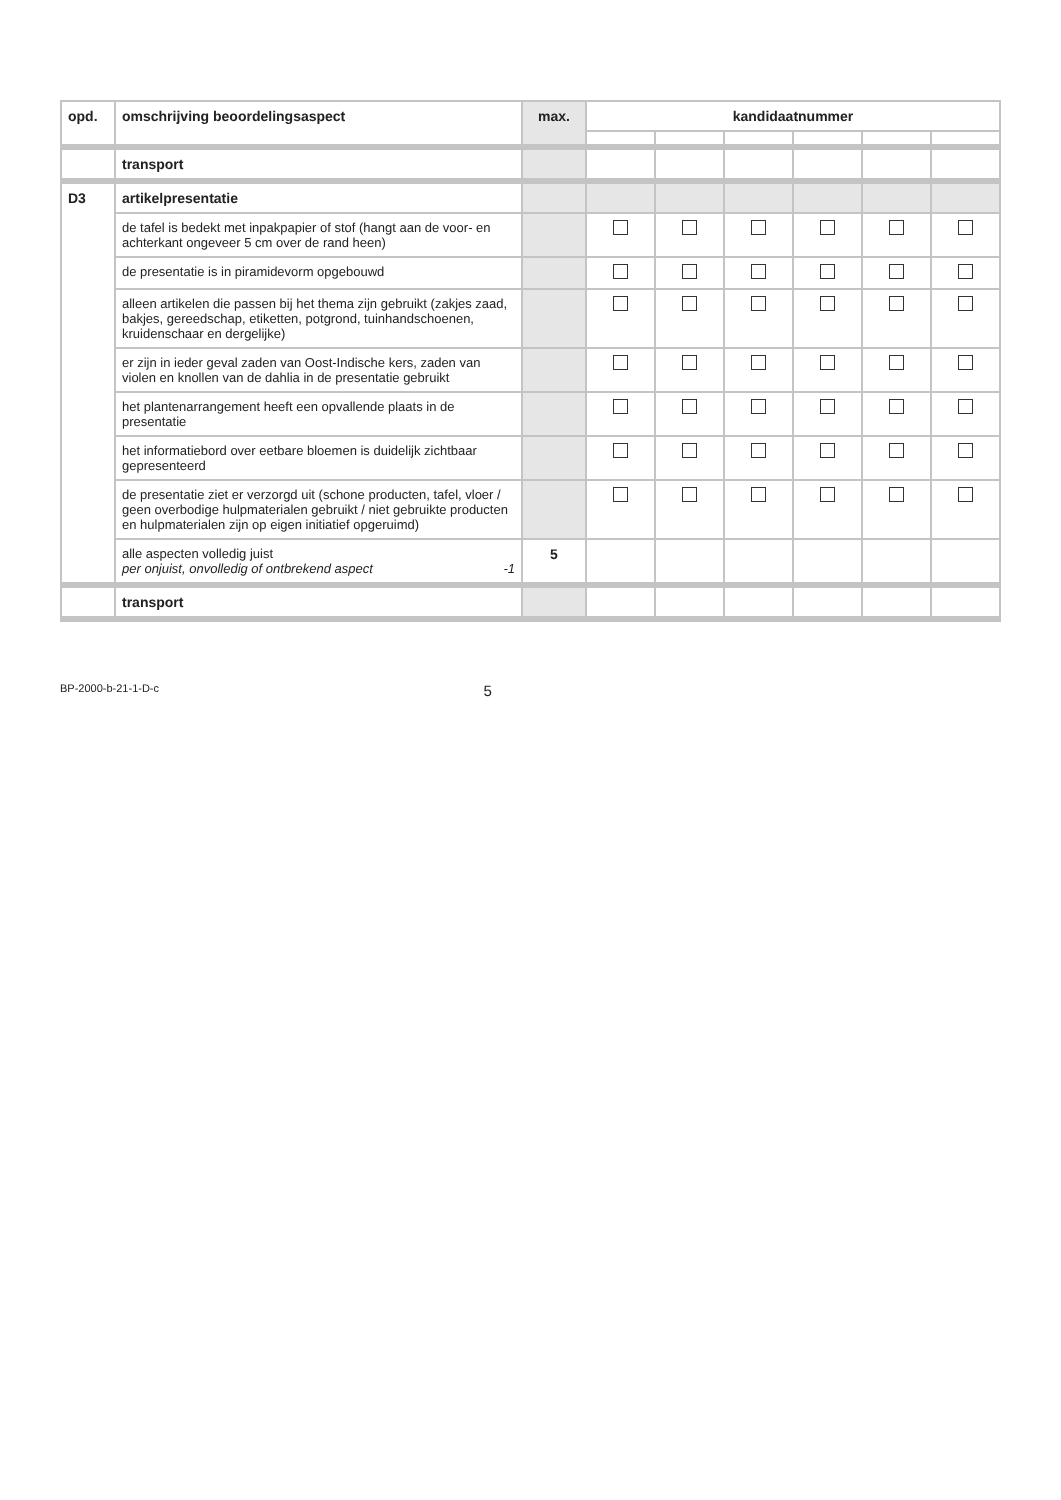| opd. | omschrijving beoordelingsaspect | max. | kandidaatnummer | | | | | |
| --- | --- | --- | --- | --- | --- | --- | --- | --- |
| | transport | | | | | | | |
| D3 | artikelpresentatie | | | | | | | |
| | de tafel is bedekt met inpakpapier of stof (hangt aan de voor- en achterkant ongeveer 5 cm over de rand heen) | | | | | | | |
| | de presentatie is in piramidevorm opgebouwd | | | | | | | |
| | alleen artikelen die passen bij het thema zijn gebruikt (zakjes zaad, bakjes, gereedschap, etiketten, potgrond, tuinhandschoenen, kruidenschaar en dergelijke) | | | | | | | |
| | er zijn in ieder geval zaden van Oost-Indische kers, zaden van violen en knollen van de dahlia in de presentatie gebruikt | | | | | | | |
| | het plantenarrangement heeft een opvallende plaats in de presentatie | | | | | | | |
| | het informatiebord over eetbare bloemen is duidelijk zichtbaar gepresenteerd | | | | | | | |
| | de presentatie ziet er verzorgd uit (schone producten, tafel, vloer / geen overbodige hulpmaterialen gebruikt / niet gebruikte producten en hulpmaterialen zijn op eigen initiatief opgeruimd) | | | | | | | |
| | alle aspecten volledig juist per onjuist, onvolledig of ontbrekend aspect -1 | 5 | | | | | | |
| | transport | | | | | | | |
BP-2000-b-21-1-D-c 5